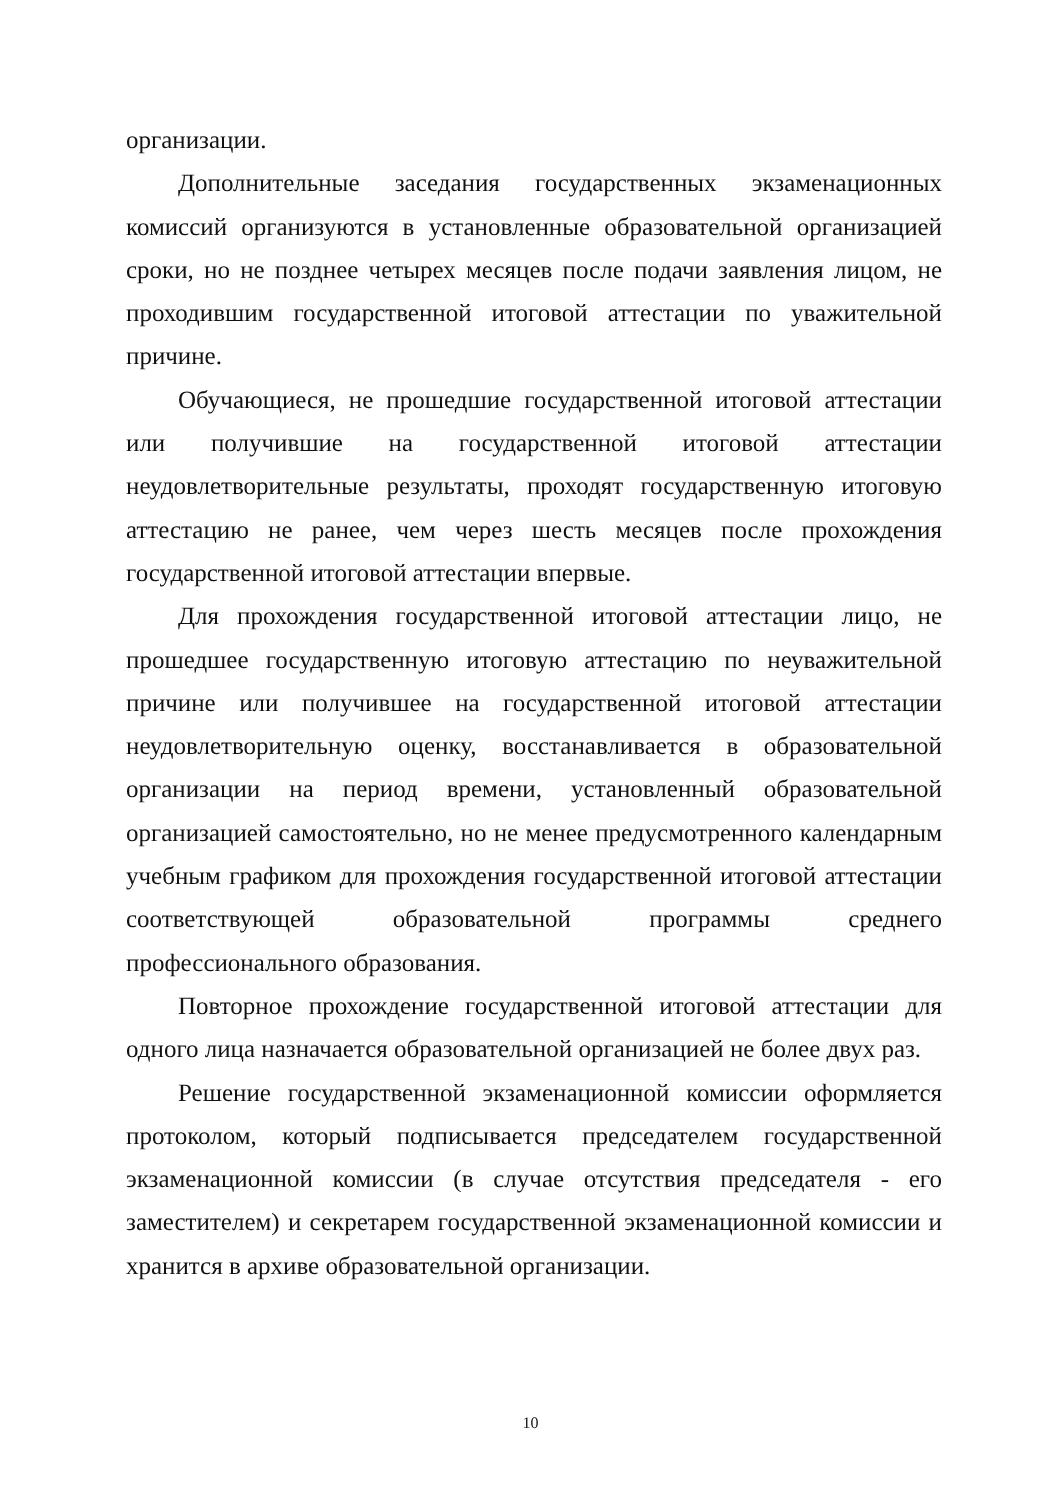организации.
Дополнительные заседания государственных экзаменационных комиссий организуются в установленные образовательной организацией сроки, но не позднее четырех месяцев после подачи заявления лицом, не проходившим государственной итоговой аттестации по уважительной причине.
Обучающиеся, не прошедшие государственной итоговой аттестации или получившие на государственной итоговой аттестации неудовлетворительные результаты, проходят государственную итоговую аттестацию не ранее, чем через шесть месяцев после прохождения государственной итоговой аттестации впервые.
Для прохождения государственной итоговой аттестации лицо, не прошедшее государственную итоговую аттестацию по неуважительной причине или получившее на государственной итоговой аттестации неудовлетворительную оценку, восстанавливается в образовательной организации на период времени, установленный образовательной организацией самостоятельно, но не менее предусмотренного календарным учебным графиком для прохождения государственной итоговой аттестации соответствующей образовательной программы среднего профессионального образования.
Повторное прохождение государственной итоговой аттестации для одного лица назначается образовательной организацией не более двух раз.
Решение государственной экзаменационной комиссии оформляется протоколом, который подписывается председателем государственной экзаменационной комиссии (в случае отсутствия председателя - его заместителем) и секретарем государственной экзаменационной комиссии и хранится в архиве образовательной организации.
10